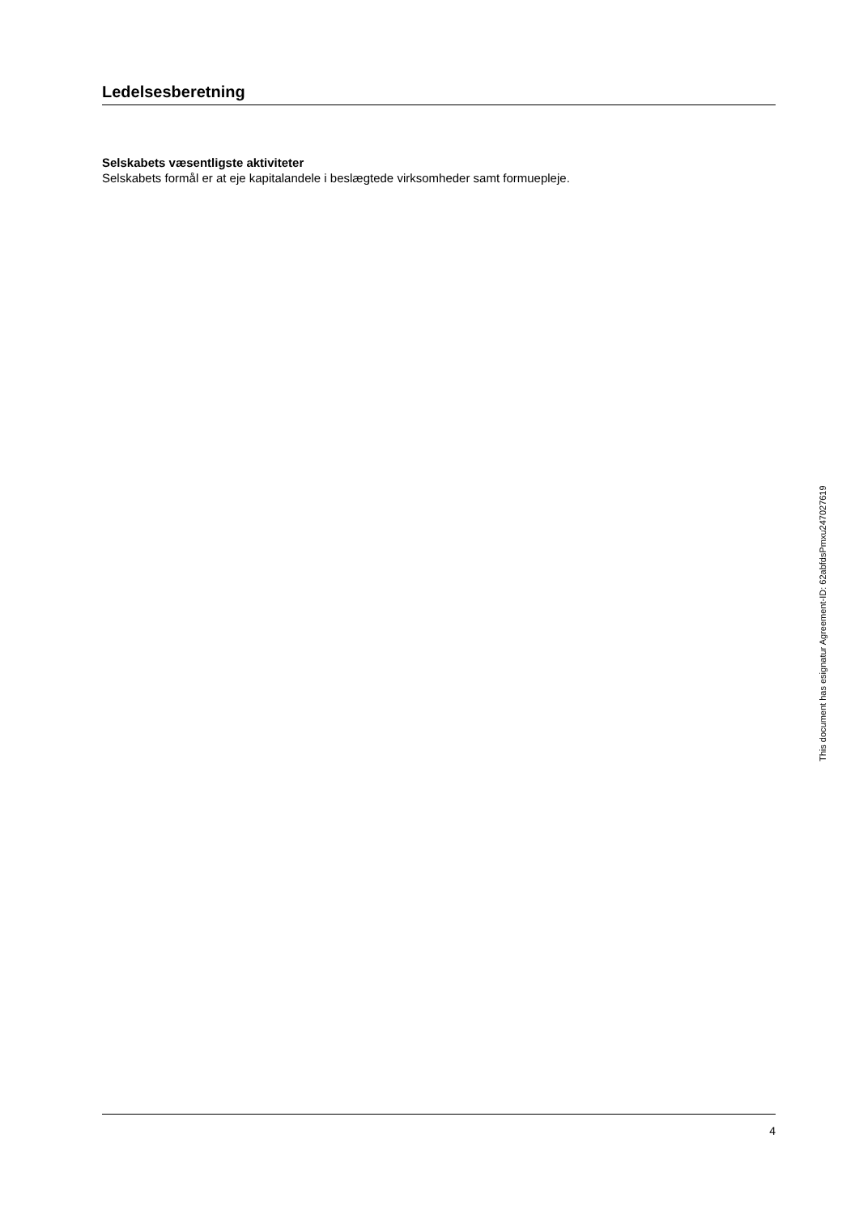Ledelsesberetning
Selskabets væsentligste aktiviteter
Selskabets formål er at eje kapitalandele i beslægtede virksomheder samt formuepleje.
This document has esignatur Agreement-ID: 62abfdsPmxu247027619
4